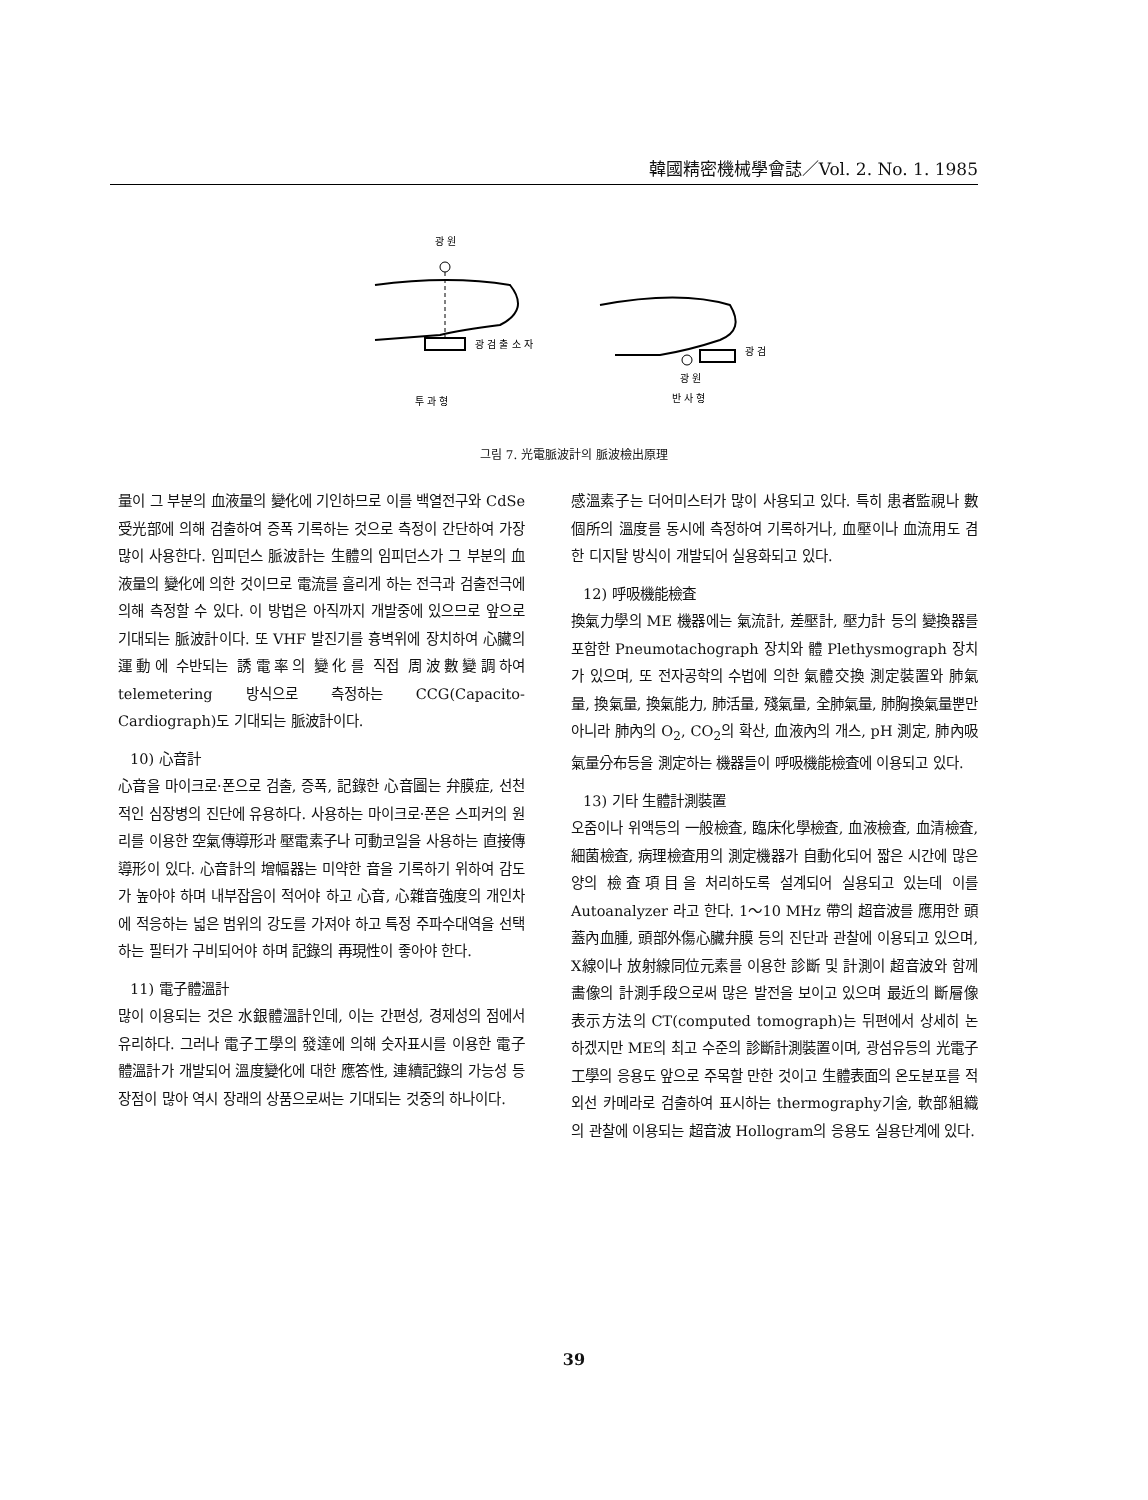韓國精密機械學會誌／Vol. 2. No. 1. 1985
광 원
광 검 출 소 자
투 과 형
광 검
광 원
반 사 형
그림 7. 光電脈波計의 脈波檢出原理
量이 그 부분의 血液量의 變化에 기인하므로 이를 백열전구와 CdSe 受光部에 의해 검출하여 증폭 기록하는 것으로 측정이 간단하여 가장 많이 사용한다. 임피던스 脈波計는 生體의 임피던스가 그 부분의 血液量의 變化에 의한 것이므로 電流를 흘리게 하는 전극과 검출전극에 의해 측정할 수 있다. 이 방법은 아직까지 개발중에 있으므로 앞으로 기대되는 脈波計이다. 또 VHF 발진기를 흉벽위에 장치하여 心臟의 運動에 수반되는 誘電率의 變化를 직접 周波數變調하여 telemetering 방식으로 측정하는 CCG(Capacito-Cardiograph)도 기대되는 脈波計이다.
10) 心音計
心音을 마이크로·폰으로 검출, 증폭, 記錄한 心音圖는 弁膜症, 선천적인 심장병의 진단에 유용하다. 사용하는 마이크로·폰은 스피커의 원리를 이용한 空氣傳導形과 壓電素子나 可動코일을 사용하는 直接傳導形이 있다. 心音計의 增幅器는 미약한 音을 기록하기 위하여 감도가 높아야 하며 내부잡음이 적어야 하고 心音, 心雜音強度의 개인차에 적응하는 넓은 범위의 강도를 가져야 하고 특정 주파수대역을 선택하는 필터가 구비되어야 하며 記錄의 再現性이 좋아야 한다.
11) 電子體溫計
많이 이용되는 것은 水銀體溫計인데, 이는 간편성, 경제성의 점에서 유리하다. 그러나 電子工學의 發達에 의해 숫자표시를 이용한 電子體溫計가 개발되어 溫度變化에 대한 應答性, 連續記錄의 가능성 등 장점이 많아 역시 장래의 상품으로써는 기대되는 것중의 하나이다.
感溫素子는 더어미스터가 많이 사용되고 있다. 특히 患者監視나 數個所의 溫度를 동시에 측정하여 기록하거나, 血壓이나 血流用도 겸한 디지탈 방식이 개발되어 실용화되고 있다.
12) 呼吸機能檢査
換氣力學의 ME 機器에는 氣流計, 差壓計, 壓力計 등의 變換器를 포함한 Pneumotachograph 장치와 體 Plethysmograph 장치가 있으며, 또 전자공학의 수법에 의한 氣體交換 測定裝置와 肺氣量, 換氣量, 換氣能力, 肺活量, 殘氣量, 全肺氣量, 肺胸換氣量뿐만 아니라 肺內의 O<sub>2</sub>, CO<sub>2</sub>의 확산, 血液內의 개스, pH 測定, 肺內吸氣量分布등을 測定하는 機器들이 呼吸機能檢査에 이용되고 있다.
13) 기타 生體計測裝置
오줌이나 위액등의 一般檢査, 臨床化學檢査, 血液檢査, 血清檢査, 細菌檢査, 病理檢査用의 測定機器가 自動化되어 짧은 시간에 많은 양의 檢査項目을 처리하도록 설계되어 실용되고 있는데 이를 Autoanalyzer 라고 한다. 1～10 MHz 帶의 超音波를 應用한 頭蓋內血腫, 頭部外傷心臟弁膜 등의 진단과 관찰에 이용되고 있으며, X線이나 放射線同位元素를 이용한 診斷 및 計測이 超音波와 함께 畵像의 計測手段으로써 많은 발전을 보이고 있으며 最近의 斷層像表示方法의 CT(computed tomograph)는 뒤편에서 상세히 논하겠지만 ME의 최고 수준의 診斷計測裝置이며, 광섬유등의 光電子工學의 응용도 앞으로 주목할 만한 것이고 生體表面의 온도분포를 적외선 카메라로 검출하여 표시하는 thermography기술, 軟部組織의 관찰에 이용되는 超音波 Hollogram의 응용도 실용단계에 있다.
39